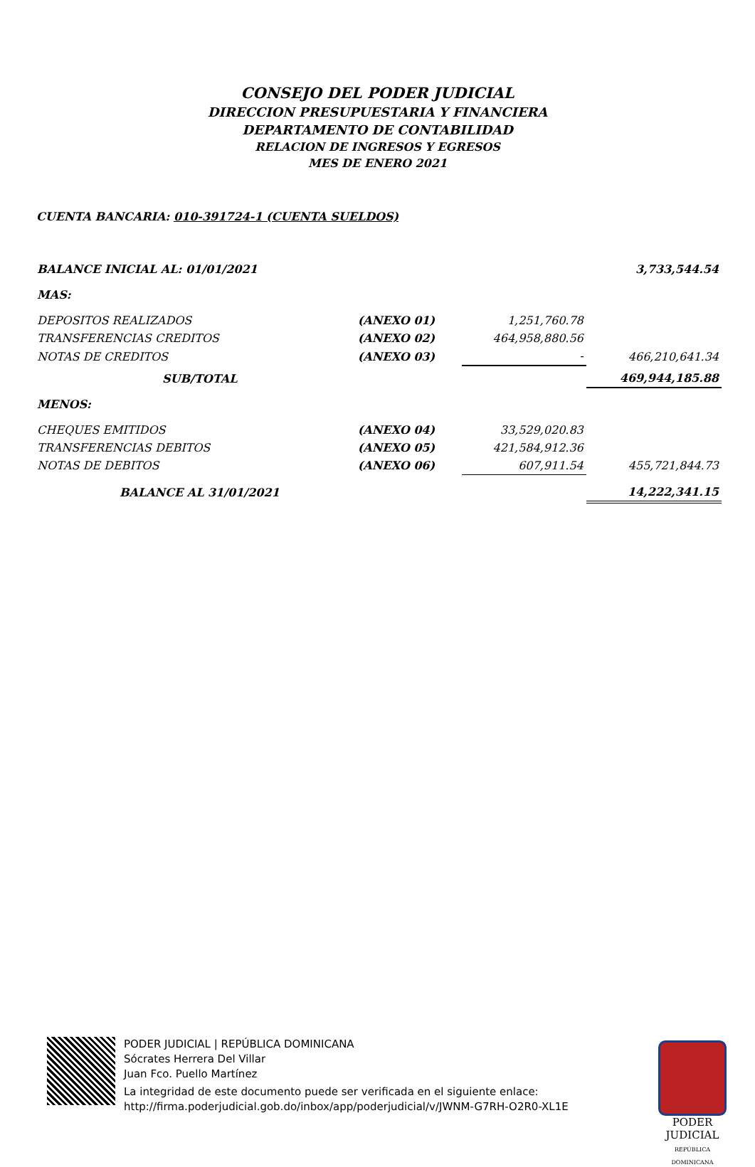CONSEJO DEL PODER JUDICIAL
DIRECCION PRESUPUESTARIA Y FINANCIERA
DEPARTAMENTO DE CONTABILIDAD
RELACION DE INGRESOS Y EGRESOS
MES DE ENERO 2021
CUENTA BANCARIA: 010-391724-1 (CUENTA SUELDOS)
| BALANCE INICIAL AL: 01/01/2021 | | | 3,733,544.54 |
| MAS: | | | |
| DEPOSITOS REALIZADOS | (ANEXO 01) | 1,251,760.78 | |
| TRANSFERENCIAS CREDITOS | (ANEXO 02) | 464,958,880.56 | |
| NOTAS DE CREDITOS | (ANEXO 03) | - | 466,210,641.34 |
| SUB/TOTAL | | | 469,944,185.88 |
| MENOS: | | | |
| CHEQUES EMITIDOS | (ANEXO 04) | 33,529,020.83 | |
| TRANSFERENCIAS DEBITOS | (ANEXO 05) | 421,584,912.36 | |
| NOTAS DE DEBITOS | (ANEXO 06) | 607,911.54 | 455,721,844.73 |
| BALANCE AL 31/01/2021 | | | 14,222,341.15 |
PODER JUDICIAL | REPÚBLICA DOMINICANA
Sócrates Herrera Del Villar
Juan Fco. Puello Martínez
La integridad de este documento puede ser verificada en el siguiente enlace:
http://firma.poderjudicial.gob.do/inbox/app/poderjudicial/v/JWNM-G7RH-O2R0-XL1E
PODER JUDICIAL
REPÚBLICA DOMINICANA